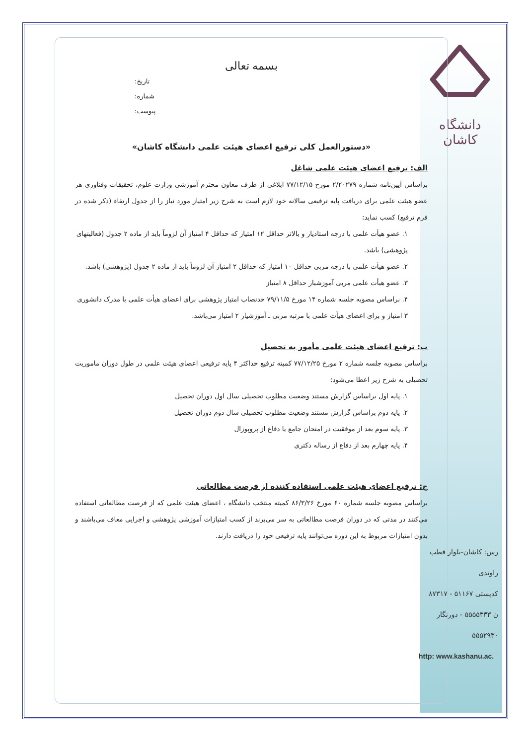دانشگاه کاشان
بسمه تعالی
تاریخ:
شماره:
پیوست:
«دستورالعمل کلی ترفیع اعضای هیئت علمی دانشگاه کاشان»
الف: ترفیع اعضای هیئت علمی شاغل
براساس آیین‌نامه شماره ۲/۲۰۲۷۹ مورخ ۷۷/۱۲/۱۵ ابلاغی از طرف معاون محترم آموزشی وزارت علوم، تحقیقات وفناوری هر عضو هیئت علمی برای دریافت پایه ترفیعی سالانه خود لازم است به شرح زیر امتیاز مورد نیاز را از جدول ارتقاء (ذکر شده در فرم ترفیع) کسب نماید:
۱. عضو هیأت علمی با درجه استادیار و بالاتر حداقل ۱۲ امتیاز که حداقل ۴ امتیاز آن لزوماً باید از ماده ۲ جدول (فعالیتهای پژوهشی) باشد.
۲. عضو هیأت علمی با درجه مربی حداقل ۱۰ امتیاز که حداقل ۲ امتیاز آن لزوماً باید از ماده ۲ جدول (پژوهشی) باشد.
۳. عضو هیأت علمی مربی آموزشیار حداقل ۸ امتیاز
۴. براساس مصوبه جلسه شماره ۱۴ مورخ ۷۹/۱۱/۵ حدنصاب امتیاز پژوهشی برای اعضای هیأت علمی با مدرک دانشوری ۳ امتیاز و برای اعضای هیأت علمی با مرتبه مربی ـ آموزشیار ۲ امتیاز می‌باشد.
ب: ترفیع اعضای هیئت علمی مأمور به تحصیل
براساس مصوبه جلسه شماره ۲ مورخ ۷۷/۱۲/۲۵ کمیته ترفیع حداکثر ۴ پایه ترفیعی اعضای هیئت علمی در طول دوران ماموریت تحصیلی به شرح زیر اعطا می‌شود:
۱. پایه اول براساس گزارش مستند وضعیت مطلوب تحصیلی سال اول دوران تحصیل
۲. پایه دوم براساس گزارش مستند وضعیت مطلوب تحصیلی سال دوم دوران تحصیل
۳. پایه سوم بعد از موفقیت در امتحان جامع یا دفاع از پروپوزال
۴. پایه چهارم بعد از دفاع از رساله دکتری
ج: ترفیع اعضای هیئت علمی استفاده کننده از فرصت مطالعاتی
براساس مصوبه جلسه شماره ۶۰ مورخ ۸۶/۳/۲۶ کمیته منتخب دانشگاه ، اعضای هیئت علمی که از فرصت مطالعاتی استفاده می‌کنند در مدتی که در دوران فرصت مطالعاتی به سر می‌برند از کسب امتیازات آموزشی پژوهشی و اجرایی معاف می‌باشند و بدون امتیازات مربوط به این دوره می‌توانند پایه ترفیعی خود را دریافت دارند.
رس: کاشان-بلوار قطب راوندی
کدپستی ۵۱۱۶۷ - ۸۷۳۱۷
ن ۵۵۵۵۳۳۳ - دورنگار ۵۵۵۲۹۳۰
http: www.kashanu.ac.